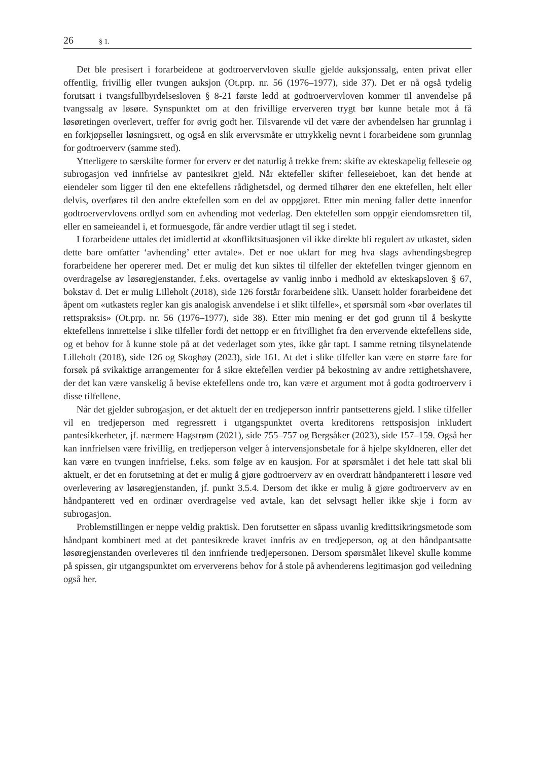26 § 1.
Det ble presisert i forarbeidene at godtroervervloven skulle gjelde auksjonssalg, enten privat eller offentlig, frivillig eller tvungen auksjon (Ot.prp. nr. 56 (1976–1977), side 37). Det er nå også tydelig forutsatt i tvangsfullbyrdelsesloven § 8-21 første ledd at godtroervervloven kommer til anvendelse på tvangssalg av løsøre. Synspunktet om at den frivillige erververen trygt bør kunne betale mot å få løsøretingen overlevert, treffer for øvrig godt her. Tilsvarende vil det være der avhendelsen har grunnlag i en forkjøpseller løsningsrett, og også en slik ervervsmåte er uttrykkelig nevnt i forarbeidene som grunnlag for godtroerverv (samme sted).
Ytterligere to særskilte former for erverv er det naturlig å trekke frem: skifte av ekteskapelig felleseie og subrogasjon ved innfrielse av pantesikret gjeld. Når ektefeller skifter felleseieboet, kan det hende at eiendeler som ligger til den ene ektefellens rådighetsdel, og dermed tilhører den ene ektefellen, helt eller delvis, overføres til den andre ektefellen som en del av oppgjøret. Etter min mening faller dette innenfor godtroervervlovens ordlyd som en avhending mot vederlag. Den ektefellen som oppgir eiendomsretten til, eller en sameieandel i, et formuesgode, får andre verdier utlagt til seg i stedet.
I forarbeidene uttales det imidlertid at «konfliktsituasjonen vil ikke direkte bli regulert av utkastet, siden dette bare omfatter ‘avhending’ etter avtale». Det er noe uklart for meg hva slags avhendingsbegrep forarbeidene her opererer med. Det er mulig det kun siktes til tilfeller der ektefellen tvinger gjennom en overdragelse av løsøregjenstander, f.eks. overtagelse av vanlig innbo i medhold av ekteskapsloven § 67, bokstav d. Det er mulig Lilleholt (2018), side 126 forstår forarbeidene slik. Uansett holder forarbeidene det åpent om «utkastets regler kan gis analogisk anvendelse i et slikt tilfelle», et spørsmål som «bør overlates til rettspraksis» (Ot.prp. nr. 56 (1976–1977), side 38). Etter min mening er det god grunn til å beskytte ektefellens innrettelse i slike tilfeller fordi det nettopp er en frivillighet fra den ervervende ektefellens side, og et behov for å kunne stole på at det vederlaget som ytes, ikke går tapt. I samme retning tilsynelatende Lilleholt (2018), side 126 og Skoghøy (2023), side 161. At det i slike tilfeller kan være en større fare for forsøk på svikaktige arrangementer for å sikre ektefellen verdier på bekostning av andre rettighetshavere, der det kan være vanskelig å bevise ektefellens onde tro, kan være et argument mot å godta godtroerverv i disse tilfellene.
Når det gjelder subrogasjon, er det aktuelt der en tredjeperson innfrir pantsetterens gjeld. I slike tilfeller vil en tredjeperson med regressrett i utgangspunktet overta kreditorens rettsposisjon inkludert pantesikkerheter, jf. nærmere Hagstrøm (2021), side 755–757 og Bergsåker (2023), side 157–159. Også her kan innfrielsen være frivillig, en tredjeperson velger å intervensjonsbetale for å hjelpe skyldneren, eller det kan være en tvungen innfrielse, f.eks. som følge av en kausjon. For at spørsmålet i det hele tatt skal bli aktuelt, er det en forutsetning at det er mulig å gjøre godtroerverv av en overdratt håndpanterett i løsøre ved overlevering av løsøregjenstanden, jf. punkt 3.5.4. Dersom det ikke er mulig å gjøre godtroerverv av en håndpanterett ved en ordinær overdragelse ved avtale, kan det selvsagt heller ikke skje i form av subrogasjon.
Problemstillingen er neppe veldig praktisk. Den forutsetter en såpass uvanlig kredittsikringsmetode som håndpant kombinert med at det pantesikrede kravet innfris av en tredjeperson, og at den håndpantsatte løsøregjenstanden overleveres til den innfriende tredjepersonen. Dersom spørsmålet likevel skulle komme på spissen, gir utgangspunktet om erververens behov for å stole på avhenderens legitimasjon god veiledning også her.